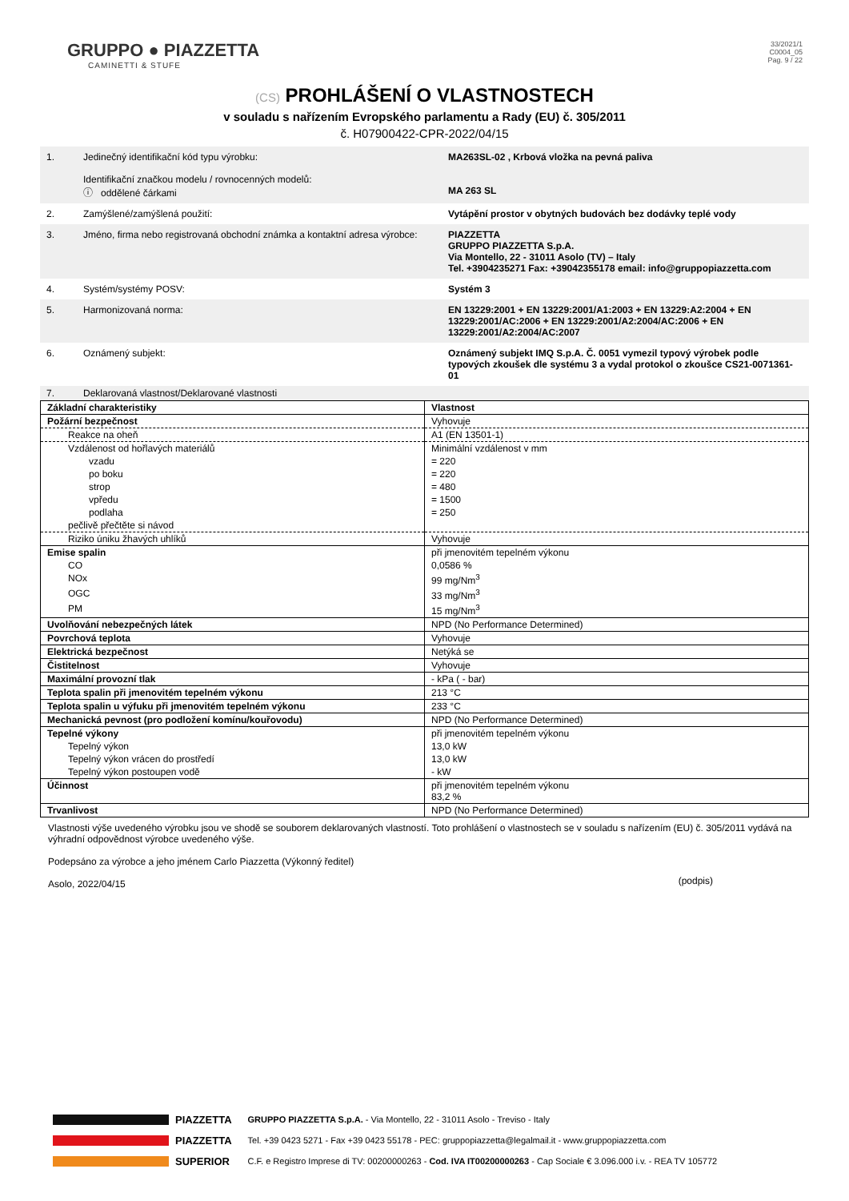GRUPPO ● PIAZZETTA
CAMINETTI & STUFE
33/2021/1
C0004_05
Pag. 9 / 22
(CS) PROHLÁŠENÍ O VLASTNOSTECH
v souladu s nařízením Evropského parlamentu a Rady (EU) č. 305/2011
č. H07900422-CPR-2022/04/15
| 1. | Jedinečný identifikační kód typu výrobku: Identifikační značkou modelu / rovnocenných modelů: ⓘ oddělené čárkami | MA263SL-02 , Krbová vložka na pevná paliva MA 263 SL |
| 2. | Zamýšlené/zamýšlená použití: | Vytápění prostor v obytných budovách bez dodávky teplé vody |
| 3. | Jméno, firma nebo registrovaná obchodní známka a kontaktní adresa výrobce: | PIAZZETTA GRUPPO PIAZZETTA S.p.A. Via Montello, 22 - 31011 Asolo (TV) – Italy Tel. +3904235271 Fax: +39042355178 email: info@gruppopiazzetta.com |
| 4. | Systém/systémy POSV: | Systém 3 |
| 5. | Harmonizovaná norma: | EN 13229:2001 + EN 13229:2001/A1:2003 + EN 13229:A2:2004 + EN 13229:2001/AC:2006 + EN 13229:2001/A2:2004/AC:2006 + EN 13229:2001/A2:2004/AC:2007 |
| 6. | Oznámený subjekt: | Oznámený subjekt IMQ S.p.A. Č. 0051 vymezil typový výrobek podle typových zkoušek dle systému 3 a vydal protokol o zkoušce CS21-0071361-01 |
| 7. | Deklarovaná vlastnost/Deklarované vlastnosti | |
| Základní charakteristiky | Vlastnost |
| Požární bezpečnost | Vyhovuje |
| Reakce na oheň | A1 (EN 13501-1) |
| Vzdálenost od hořlavých materiálů | Minimální vzdálenost v mm |
| vzadu | = 220 |
| po boku | = 220 |
| strop | = 480 |
| vpředu | = 1500 |
| podlaha | = 250 |
| pečlivě přečtěte si návod | |
| Riziko úniku žhavých uhlíků | Vyhovuje |
| Emise spalin | při jmenovitém tepelném výkonu |
| CO | 0,0586 % |
| NOx | 99 mg/Nm<sup>3</sup> |
| OGC | 33 mg/Nm<sup>3</sup> |
| PM | 15 mg/Nm<sup>3</sup> |
| Uvolňování nebezpečných látek | NPD (No Performance Determined) |
| Povrchová teplota | Vyhovuje |
| Elektrická bezpečnost | Netýká se |
| Čistitelnost | Vyhovuje |
| Maximální provozní tlak | - kPa ( - bar) |
| Teplota spalin při jmenovitém tepelném výkonu | 213 °C |
| Teplota spalin u výfuku při jmenovitém tepelném výkonu | 233 °C |
| Mechanická pevnost (pro podložení komínu/kouřovodu) | NPD (No Performance Determined) |
| Tepelné výkony | při jmenovitém tepelném výkonu |
| Tepelný výkon | 13,0 kW |
| Tepelný výkon vrácen do prostředí | 13,0 kW |
| Tepelný výkon postoupen vodě | - kW |
| Účinnost | při jmenovitém tepelném výkonu 83,2 % |
| Trvanlivost | NPD (No Performance Determined) |
Vlastnosti výše uvedeného výrobku jsou ve shodě se souborem deklarovaných vlastností. Toto prohlášení o vlastnostech se v souladu s nařízením (EU) č. 305/2011 vydává na výhradní odpovědnost výrobce uvedeného výše.
Podepsáno za výrobce a jeho jménem Carlo Piazzetta (Výkonný ředitel) (podpis)
Asolo, 2022/04/15
PIAZZETTA
PIAZZETTA
SUPERIOR
GRUPPO PIAZZETTA S.p.A. - Via Montello, 22 - 31011 Asolo - Treviso - Italy
Tel. +39 0423 5271 - Fax +39 0423 55178 - PEC: gruppopiazzetta@legalmail.it - www.gruppopiazzetta.com
C.F. e Registro Imprese di TV: 00200000263 - Cod. IVA IT00200000263 - Cap Sociale € 3.096.000 i.v. - REA TV 105772